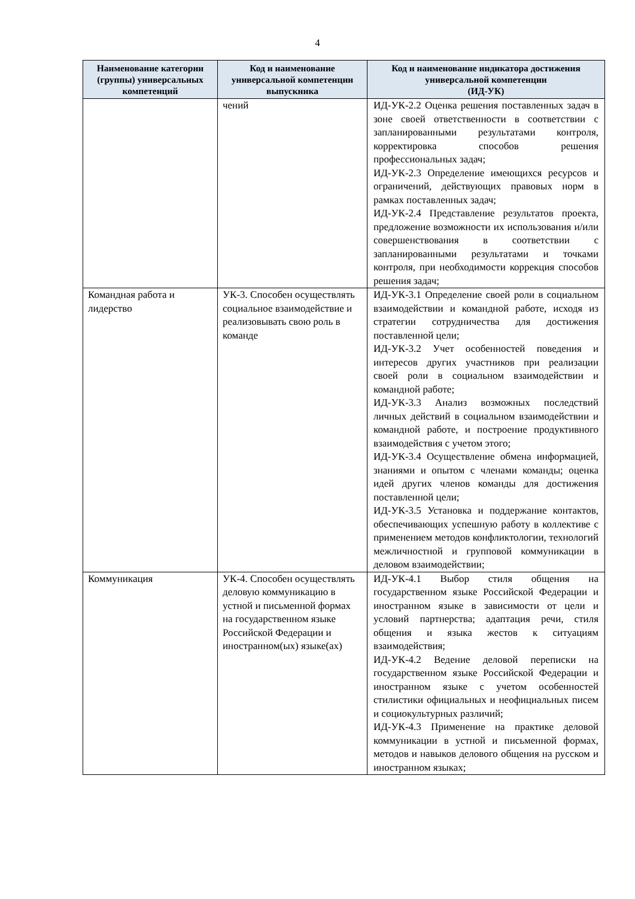4
| Наименование категории (группы) универсальных компетенций | Код и наименование универсальной компетенции выпускника | Код и наименование индикатора достижения универсальной компетенции (ИД-УК) |
| --- | --- | --- |
| | чений | ИД-УК-2.2 Оценка решения поставленных задач в зоне своей ответственности в соответствии с запланированными результатами контроля, корректировка способов решения профессиональных задач; ИД-УК-2.3 Определение имеющихся ресурсов и ограничений, действующих правовых норм в рамках поставленных задач; ИД-УК-2.4 Представление результатов проекта, предложение возможности их использования и/или совершенствования в соответствии с запланированными результатами и точками контроля, при необходимости коррекция способов решения задач; |
| Командная работа и лидерство | УК-3. Способен осуществлять социальное взаимодействие и реализовывать свою роль в команде | ИД-УК-3.1 Определение своей роли в социальном взаимодействии и командной работе, исходя из стратегии сотрудничества для достижения поставленной цели; ИД-УК-3.2 Учет особенностей поведения и интересов других участников при реализации своей роли в социальном взаимодействии и командной работе; ИД-УК-3.3 Анализ возможных последствий личных действий в социальном взаимодействии и командной работе, и построение продуктивного взаимодействия с учетом этого; ИД-УК-3.4 Осуществление обмена информацией, знаниями и опытом с членами команды; оценка идей других членов команды для достижения поставленной цели; ИД-УК-3.5 Установка и поддержание контактов, обеспечивающих успешную работу в коллективе с применением методов конфликтологии, технологий межличностной и групповой коммуникации в деловом взаимодействии; |
| Коммуникация | УК-4. Способен осуществлять деловую коммуникацию в устной и письменной формах на государственном языке Российской Федерации и иностранном(ых) языке(ах) | ИД-УК-4.1 Выбор стиля общения на государственном языке Российской Федерации и иностранном языке в зависимости от цели и условий партнерства; адаптация речи, стиля общения и языка жестов к ситуациям взаимодействия; ИД-УК-4.2 Ведение деловой переписки на государственном языке Российской Федерации и иностранном языке с учетом особенностей стилистики официальных и неофициальных писем и социокультурных различий; ИД-УК-4.3 Применение на практике деловой коммуникации в устной и письменной формах, методов и навыков делового общения на русском и иностранном языках; |